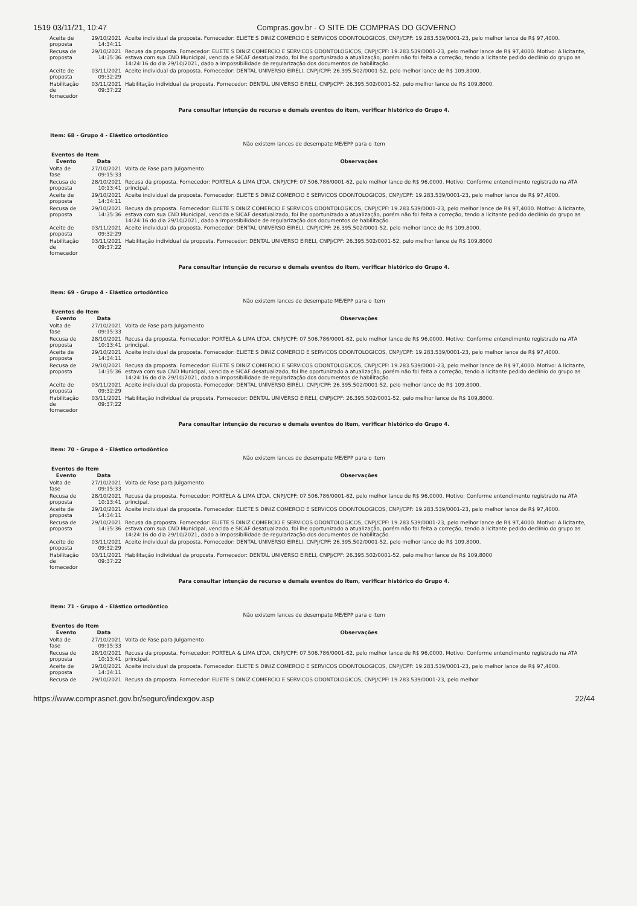1519 03/11/21, 10:47 Compras.gov.br - O SITE DE COMPRAS DO GOVERNO
| Aceite de proposta | 29/10/2021 14:34:11 | Aceite individual da proposta. Fornecedor: ELIETE S DINIZ COMERCIO E SERVICOS ODONTOLOGICOS, CNPJ/CPF: 19.283.539/0001-23, pelo melhor lance de R$ 97,4000. |
| Recusa de proposta | 29/10/2021 14:35:36 | Recusa da proposta. Fornecedor: ELIETE S DINIZ COMERCIO E SERVICOS ODONTOLOGICOS, CNPJ/CPF: 19.283.539/0001-23, pelo melhor lance de R$ 97,4000. Motivo: A licitante, estava com sua CND Municipal, vencida e SICAF desatualizado, foi lhe oportunizado a atualização, porém não foi feita a correção, tendo a licitante pedido declínio do grupo as 14:24:16 do dia 29/10/2021, dado a impossibilidade de regularização dos documentos de habilitação. |
| Aceite de proposta | 03/11/2021 09:32:29 | Aceite individual da proposta. Fornecedor: DENTAL UNIVERSO EIRELI, CNPJ/CPF: 26.395.502/0001-52, pelo melhor lance de R$ 109,8000. |
| Habilitação de fornecedor | 03/11/2021 09:37:22 | Habilitação individual da proposta. Fornecedor: DENTAL UNIVERSO EIRELI, CNPJ/CPF: 26.395.502/0001-52, pelo melhor lance de R$ 109,8000. |
Para consultar intenção de recurso e demais eventos do item, verificar histórico do Grupo 4.
Item: 68 - Grupo 4 - Elástico ortodôntico
Não existem lances de desempate ME/EPP para o item
Eventos do Item
| Evento | Data | Observações |
| --- | --- | --- |
| Volta de fase | 27/10/2021 09:15:33 | Volta de Fase para Julgamento |
| Recusa de proposta | 28/10/2021 10:13:41 | Recusa da proposta. Fornecedor: PORTELA & LIMA LTDA, CNPJ/CPF: 07.506.786/0001-62, pelo melhor lance de R$ 96,0000. Motivo: Conforme entendimento registrado na ATA principal. |
| Aceite de proposta | 29/10/2021 14:34:11 | Aceite individual da proposta. Fornecedor: ELIETE S DINIZ COMERCIO E SERVICOS ODONTOLOGICOS, CNPJ/CPF: 19.283.539/0001-23, pelo melhor lance de R$ 97,4000. |
| Recusa de proposta | 29/10/2021 14:35:36 | Recusa da proposta. Fornecedor: ELIETE S DINIZ COMERCIO E SERVICOS ODONTOLOGICOS, CNPJ/CPF: 19.283.539/0001-23, pelo melhor lance de R$ 97,4000. Motivo: A licitante, estava com sua CND Municipal, vencida e SICAF desatualizado, foi lhe oportunizado a atualização, porém não foi feita a correção, tendo a licitante pedido declínio do grupo as 14:24:16 do dia 29/10/2021, dado a impossibilidade de regularização dos documentos de habilitação. |
| Aceite de proposta | 03/11/2021 09:32:29 | Aceite individual da proposta. Fornecedor: DENTAL UNIVERSO EIRELI, CNPJ/CPF: 26.395.502/0001-52, pelo melhor lance de R$ 109,8000. |
| Habilitação de fornecedor | 03/11/2021 09:37:22 | Habilitação individual da proposta. Fornecedor: DENTAL UNIVERSO EIRELI, CNPJ/CPF: 26.395.502/0001-52, pelo melhor lance de R$ 109,8000 |
Para consultar intenção de recurso e demais eventos do item, verificar histórico do Grupo 4.
Item: 69 - Grupo 4 - Elástico ortodôntico
Não existem lances de desempate ME/EPP para o item
Eventos do Item
| Evento | Data | Observações |
| --- | --- | --- |
| Volta de fase | 27/10/2021 09:15:33 | Volta de Fase para Julgamento |
| Recusa de proposta | 28/10/2021 10:13:41 | Recusa da proposta. Fornecedor: PORTELA & LIMA LTDA, CNPJ/CPF: 07.506.786/0001-62, pelo melhor lance de R$ 96,0000. Motivo: Conforme entendimento registrado na ATA principal. |
| Aceite de proposta | 29/10/2021 14:34:11 | Aceite individual da proposta. Fornecedor: ELIETE S DINIZ COMERCIO E SERVICOS ODONTOLOGICOS, CNPJ/CPF: 19.283.539/0001-23, pelo melhor lance de R$ 97,4000. |
| Recusa de proposta | 29/10/2021 14:35:36 | Recusa da proposta. Fornecedor: ELIETE S DINIZ COMERCIO E SERVICOS ODONTOLOGICOS, CNPJ/CPF: 19.283.539/0001-23, pelo melhor lance de R$ 97,4000. Motivo: A licitante, estava com sua CND Municipal, vencida e SICAF desatualizado, foi lhe oportunizado a atualização, porém não foi feita a correção, tendo a licitante pedido declínio do grupo as 14:24:16 do dia 29/10/2021, dado a impossibilidade de regularização dos documentos de habilitação. |
| Aceite de proposta | 03/11/2021 09:32:29 | Aceite individual da proposta. Fornecedor: DENTAL UNIVERSO EIRELI, CNPJ/CPF: 26.395.502/0001-52, pelo melhor lance de R$ 109,8000. |
| Habilitação de fornecedor | 03/11/2021 09:37:22 | Habilitação individual da proposta. Fornecedor: DENTAL UNIVERSO EIRELI, CNPJ/CPF: 26.395.502/0001-52, pelo melhor lance de R$ 109,8000. |
Para consultar intenção de recurso e demais eventos do item, verificar histórico do Grupo 4.
Item: 70 - Grupo 4 - Elástico ortodôntico
Não existem lances de desempate ME/EPP para o item
Eventos do Item
| Evento | Data | Observações |
| --- | --- | --- |
| Volta de fase | 27/10/2021 09:15:33 | Volta de Fase para Julgamento |
| Recusa de proposta | 28/10/2021 10:13:41 | Recusa da proposta. Fornecedor: PORTELA & LIMA LTDA, CNPJ/CPF: 07.506.786/0001-62, pelo melhor lance de R$ 96,0000. Motivo: Conforme entendimento registrado na ATA principal. |
| Aceite de proposta | 29/10/2021 14:34:11 | Aceite individual da proposta. Fornecedor: ELIETE S DINIZ COMERCIO E SERVICOS ODONTOLOGICOS, CNPJ/CPF: 19.283.539/0001-23, pelo melhor lance de R$ 97,4000. |
| Recusa de proposta | 29/10/2021 14:35:36 | Recusa da proposta. Fornecedor: ELIETE S DINIZ COMERCIO E SERVICOS ODONTOLOGICOS, CNPJ/CPF: 19.283.539/0001-23, pelo melhor lance de R$ 97,4000. Motivo: A licitante, estava com sua CND Municipal, vencida e SICAF desatualizado, foi lhe oportunizado a atualização, porém não foi feita a correção, tendo a licitante pedido declínio do grupo as 14:24:16 do dia 29/10/2021, dado a impossibilidade de regularização dos documentos de habilitação. |
| Aceite de proposta | 03/11/2021 09:32:29 | Aceite individual da proposta. Fornecedor: DENTAL UNIVERSO EIRELI, CNPJ/CPF: 26.395.502/0001-52, pelo melhor lance de R$ 109,8000. |
| Habilitação de fornecedor | 03/11/2021 09:37:22 | Habilitação individual da proposta. Fornecedor: DENTAL UNIVERSO EIRELI, CNPJ/CPF: 26.395.502/0001-52, pelo melhor lance de R$ 109,8000 |
Para consultar intenção de recurso e demais eventos do item, verificar histórico do Grupo 4.
Item: 71 - Grupo 4 - Elástico ortodôntico
Não existem lances de desempate ME/EPP para o item
Eventos do Item
| Evento | Data | Observações |
| --- | --- | --- |
| Volta de fase | 27/10/2021 09:15:33 | Volta de Fase para Julgamento |
| Recusa de proposta | 28/10/2021 10:13:41 | Recusa da proposta. Fornecedor: PORTELA & LIMA LTDA, CNPJ/CPF: 07.506.786/0001-62, pelo melhor lance de R$ 96,0000. Motivo: Conforme entendimento registrado na ATA principal. |
| Aceite de proposta | 29/10/2021 14:34:11 | Aceite individual da proposta. Fornecedor: ELIETE S DINIZ COMERCIO E SERVICOS ODONTOLOGICOS, CNPJ/CPF: 19.283.539/0001-23, pelo melhor lance de R$ 97,4000. |
| Recusa de | 29/10/2021 | Recusa da proposta. Fornecedor: ELIETE S DINIZ COMERCIO E SERVICOS ODONTOLOGICOS, CNPJ/CPF: 19.283.539/0001-23, pelo melhor |
https://www.comprasnet.gov.br/seguro/indexgov.asp 22/44